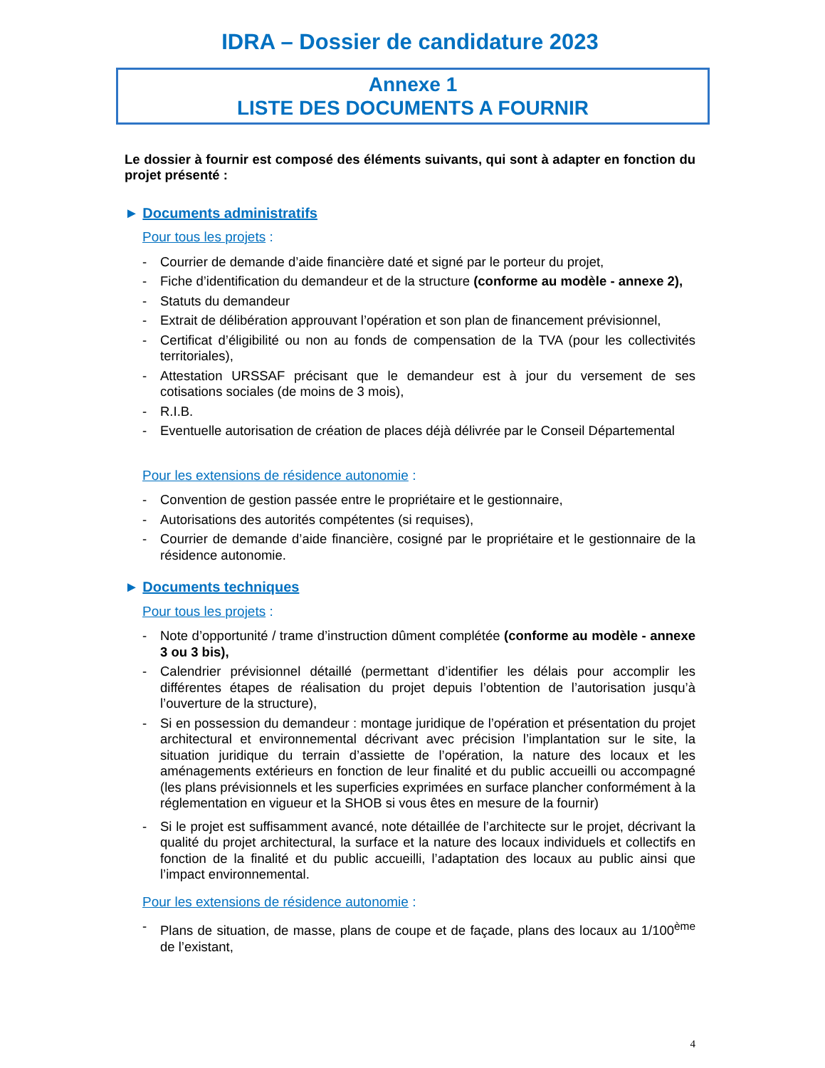IDRA – Dossier de candidature 2023
Annexe 1
LISTE DES DOCUMENTS A FOURNIR
Le dossier à fournir est composé des éléments suivants, qui sont à adapter en fonction du projet présenté :
► Documents administratifs
Pour tous les projets :
- Courrier de demande d’aide financière daté et signé par le porteur du projet,
- Fiche d’identification du demandeur et de la structure (conforme au modèle - annexe 2),
- Statuts du demandeur
- Extrait de délibération approuvant l’opération et son plan de financement prévisionnel,
- Certificat d’éligibilité ou non au fonds de compensation de la TVA (pour les collectivités territoriales),
- Attestation URSSAF précisant que le demandeur est à jour du versement de ses cotisations sociales (de moins de 3 mois),
- R.I.B.
- Eventuelle autorisation de création de places déjà délivrée par le Conseil Départemental
Pour les extensions de résidence autonomie :
- Convention de gestion passée entre le propriétaire et le gestionnaire,
- Autorisations des autorités compétentes (si requises),
- Courrier de demande d’aide financière, cosigné par le propriétaire et le gestionnaire de la résidence autonomie.
► Documents techniques
Pour tous les projets :
- Note d’opportunité / trame d’instruction dûment complétée (conforme au modèle - annexe 3 ou 3 bis),
- Calendrier prévisionnel détaillé (permettant d’identifier les délais pour accomplir les différentes étapes de réalisation du projet depuis l’obtention de l’autorisation jusqu’à l’ouverture de la structure),
- Si en possession du demandeur : montage juridique de l’opération et présentation du projet architectural et environnemental décrivant avec précision l’implantation sur le site, la situation juridique du terrain d’assiette de l’opération, la nature des locaux et les aménagements extérieurs en fonction de leur finalité et du public accueilli ou accompagné (les plans prévisionnels et les superficies exprimées en surface plancher conformément à la réglementation en vigueur et la SHOB si vous êtes en mesure de la fournir)
- Si le projet est suffisamment avancé, note détaillée de l’architecte sur le projet, décrivant la qualité du projet architectural, la surface et la nature des locaux individuels et collectifs en fonction de la finalité et du public accueilli, l’adaptation des locaux au public ainsi que l’impact environnemental.
Pour les extensions de résidence autonomie :
- Plans de situation, de masse, plans de coupe et de façade, plans des locaux au 1/100<sup>ème</sup> de l’existant,
4